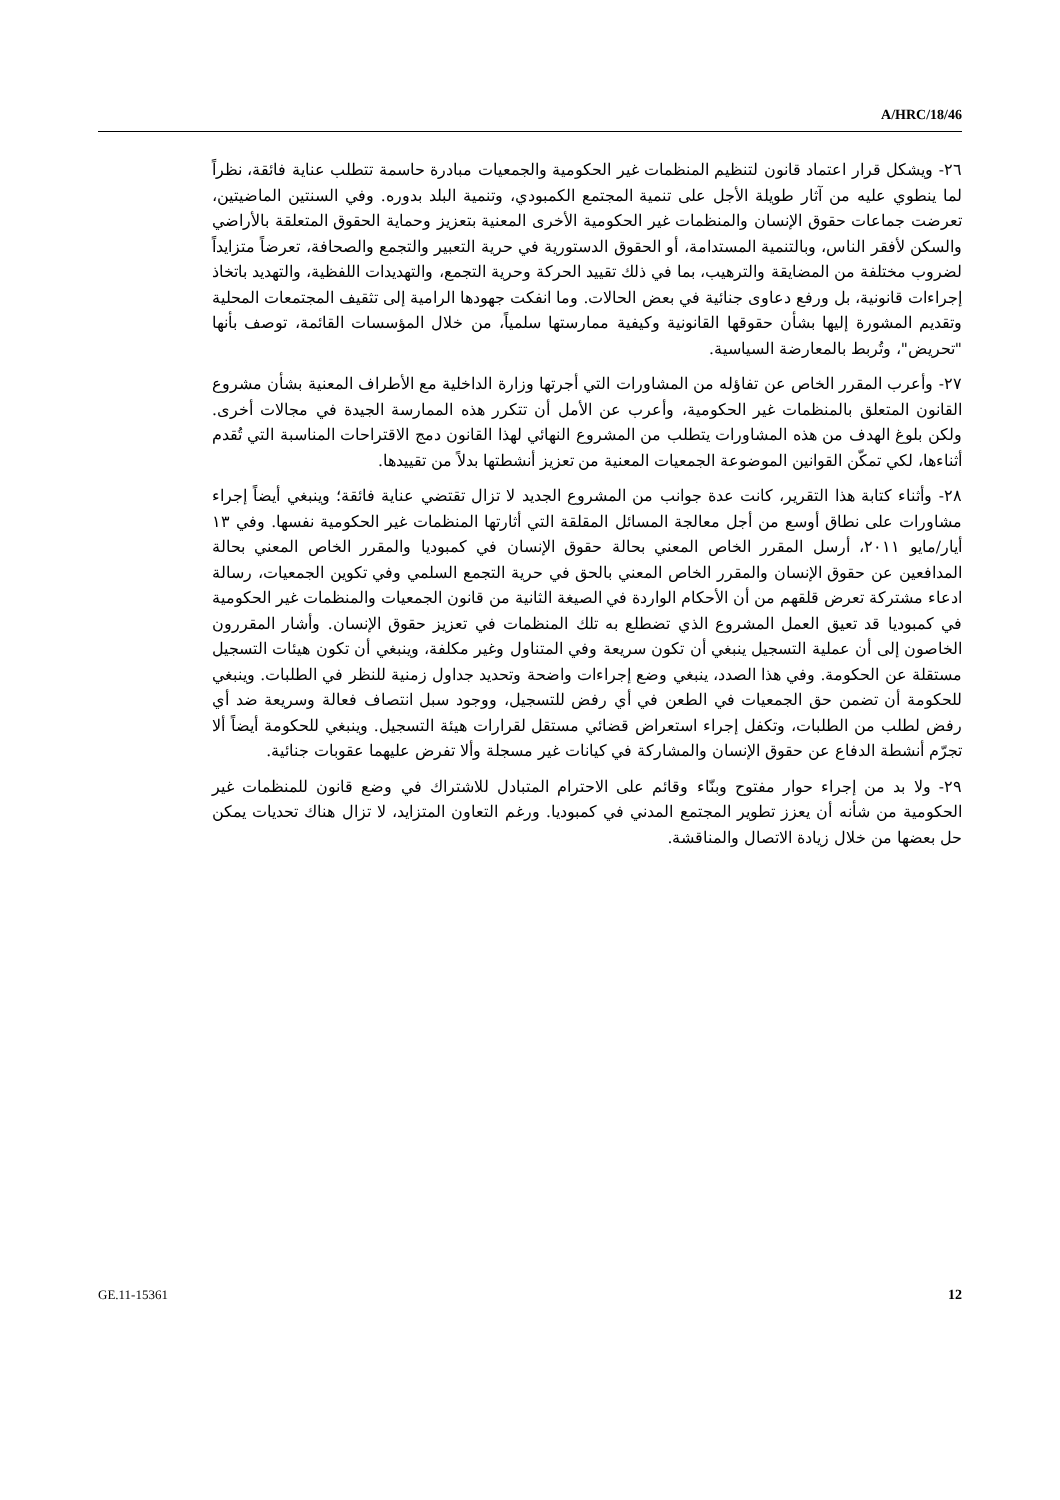A/HRC/18/46
٢٦- ويشكل قرار اعتماد قانون لتنظيم المنظمات غير الحكومية والجمعيات مبادرة حاسمة تتطلب عناية فائقة، نظراً لما ينطوي عليه من آثار طويلة الأجل على تنمية المجتمع الكمبودي، وتنمية البلد بدوره. وفي السنتين الماضيتين، تعرضت جماعات حقوق الإنسان والمنظمات غير الحكومية الأخرى المعنية بتعزيز وحماية الحقوق المتعلقة بالأراضي والسكن لأفقر الناس، وبالتنمية المستدامة، أو الحقوق الدستورية في حرية التعبير والتجمع والصحافة، تعرضاً متزايداً لضروب مختلفة من المضايقة والترهيب، بما في ذلك تقييد الحركة وحرية التجمع، والتهديدات اللفظية، والتهديد باتخاذ إجراءات قانونية، بل ورفع دعاوى جنائية في بعض الحالات. وما انفكت جهودها الرامية إلى تثقيف المجتمعات المحلية وتقديم المشورة إليها بشأن حقوقها القانونية وكيفية ممارستها سلمياً، من خلال المؤسسات القائمة، توصف بأنها "تحريض"، وتُربط بالمعارضة السياسية.
٢٧- وأعرب المقرر الخاص عن تفاؤله من المشاورات التي أجرتها وزارة الداخلية مع الأطراف المعنية بشأن مشروع القانون المتعلق بالمنظمات غير الحكومية، وأعرب عن الأمل أن تتكرر هذه الممارسة الجيدة في مجالات أخرى. ولكن بلوغ الهدف من هذه المشاورات يتطلب من المشروع النهائي لهذا القانون دمج الاقتراحات المناسبة التي تُقدم أثناءها، لكي تمكّن القوانين الموضوعة الجمعيات المعنية من تعزيز أنشطتها بدلاً من تقييدها.
٢٨- وأثناء كتابة هذا التقرير، كانت عدة جوانب من المشروع الجديد لا تزال تقتضي عناية فائقة؛ وينبغي أيضاً إجراء مشاورات على نطاق أوسع من أجل معالجة المسائل المقلقة التي أثارتها المنظمات غير الحكومية نفسها. وفي ١٣ أيار/مايو ٢٠١١، أرسل المقرر الخاص المعني بحالة حقوق الإنسان في كمبوديا والمقرر الخاص المعني بحالة المدافعين عن حقوق الإنسان والمقرر الخاص المعني بالحق في حرية التجمع السلمي وفي تكوين الجمعيات، رسالة ادعاء مشتركة تعرض قلقهم من أن الأحكام الواردة في الصيغة الثانية من قانون الجمعيات والمنظمات غير الحكومية في كمبوديا قد تعيق العمل المشروع الذي تضطلع به تلك المنظمات في تعزيز حقوق الإنسان. وأشار المقررون الخاصون إلى أن عملية التسجيل ينبغي أن تكون سريعة وفي المتناول وغير مكلفة، وينبغي أن تكون هيئات التسجيل مستقلة عن الحكومة. وفي هذا الصدد، ينبغي وضع إجراءات واضحة وتحديد جداول زمنية للنظر في الطلبات. وينبغي للحكومة أن تضمن حق الجمعيات في الطعن في أي رفض للتسجيل، ووجود سبل انتصاف فعالة وسريعة ضد أي رفض لطلب من الطلبات، وتكفل إجراء استعراض قضائي مستقل لقرارات هيئة التسجيل. وينبغي للحكومة أيضاً ألا تجرّم أنشطة الدفاع عن حقوق الإنسان والمشاركة في كيانات غير مسجلة وألا تفرض عليهما عقوبات جنائية.
٢٩- ولا بد من إجراء حوار مفتوح وبنّاء وقائم على الاحترام المتبادل للاشتراك في وضع قانون للمنظمات غير الحكومية من شأنه أن يعزز تطوير المجتمع المدني في كمبوديا. ورغم التعاون المتزايد، لا تزال هناك تحديات يمكن حل بعضها من خلال زيادة الاتصال والمناقشة.
GE.11-15361 12